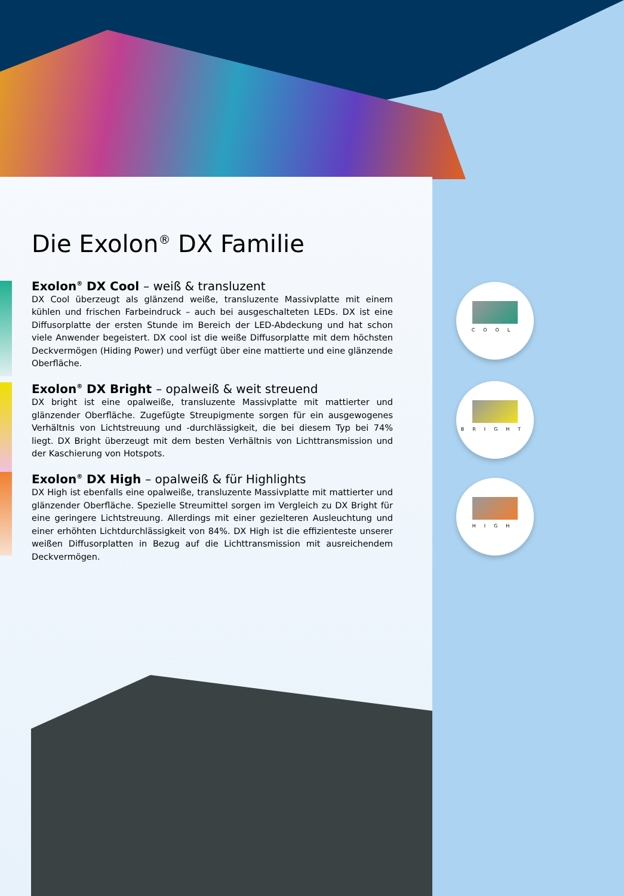Die Exolon<sup>®</sup> DX Familie
Exolon<sup>®</sup> DX Cool – weiß & transluzent
DX Cool überzeugt als glänzend weiße, transluzente Massivplatte mit einem kühlen und frischen Farbeindruck – auch bei ausgeschalteten LEDs. DX ist eine Diffusorplatte der ersten Stunde im Bereich der LED-Abdeckung und hat schon viele Anwender begeistert. DX cool ist die weiße Diffusorplatte mit dem höchsten Deckvermögen (Hiding Power) und verfügt über eine mattierte und eine glänzende Oberfläche.
Exolon<sup>®</sup> DX Bright – opalweiß & weit streuend
DX bright ist eine opalweiße, transluzente Massivplatte mit mattierter und glänzender Oberfläche. Zugefügte Streupigmente sorgen für ein ausgewogenes Verhältnis von Lichtstreuung und -durchlässigkeit, die bei diesem Typ bei 74% liegt. DX Bright überzeugt mit dem besten Verhältnis von Lichttransmission und der Kaschierung von Hotspots.
Exolon<sup>®</sup> DX High – opalweiß & für Highlights
DX High ist ebenfalls eine opalweiße, transluzente Massivplatte mit mattierter und glänzender Oberfläche. Spezielle Streumittel sorgen im Vergleich zu DX Bright für eine geringere Lichtstreuung. Allerdings mit einer gezielteren Ausleuchtung und einer erhöhten Lichtdurchlässigkeit von 84%. DX High ist die effizienteste unserer weißen Diffusorplatten in Bezug auf die Lichttransmission mit ausreichendem Deckvermögen.
COOL
BRIGHT
HIGH